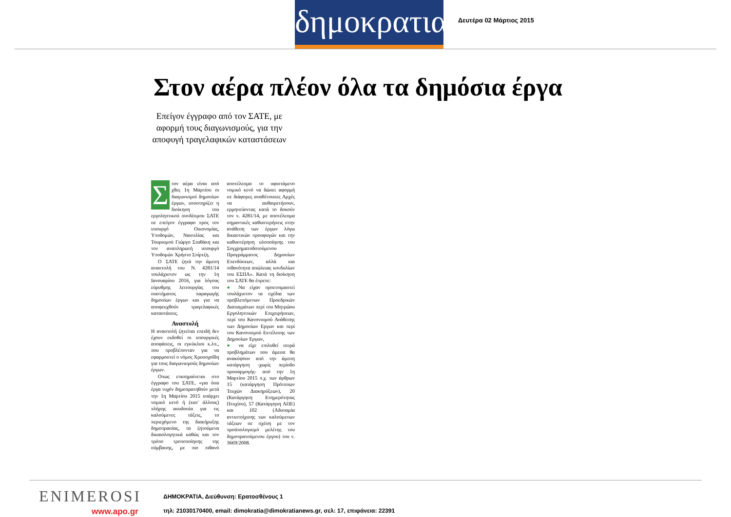δημοκρατια
Δευτέρα 02 Μάρτιος 2015
Στον αέρα πλέον όλα τα δημόσια έργα
Επείγον έγγραφο από τον ΣΑΤΕ, με αφορμή τους διαγωνισμούς, για την αποφυγή τραγελαφικών καταστάσεων
Στον αέρα είναι από χθες 1η Μαρτίου οι διαγωνισμοί δημοσίων έργων, υποστηρίζει η διοίκηση του εργοληπτικού συνδέσμου ΣΑΤΕ σε επείγον έγγραφο προς τον υπουργό Οικονομίας, Υποδομών, Ναυτιλίας και Τουρισμού Γιώργο Σταθάκη και τον αναπληρωτή υπουργό Υποδομών Χρήστο Σπίρτζη.
Ο ΣΑΤΕ ζητά την άμεση αναστολή του Ν. 4281/14 τουλάχιστον ως την 1η Ιανουαρίου 2016, για λόγους εύρυθμης λειτουργίας του συστήματος παραγωγής δημοσίων έργων και για να αποφευχθούν τραγελαφικές καταστάσεις.
Αναστολή
Η αναστολή ζητείται επειδή δεν έχουν εκδοθεί οι υπουργικές αποφάσεις, οι εγκύκλιοι κ.λπ., που προβλέπονταν για να εφαρμοστεί ο νόμος Χρυσοχοΐδη για τους διαγωνισμούς δημοσίων έργων.
Οπως επισημαίνεται στο έγγραφο του ΣΑΤΕ, «για όσα έργα τυχόν δημοπρατηθούν μετά την 1η Μαρτίου 2015 υπάρχει νομικό κενό ή (κατ' άλλους) πλήρης ασυδοσία για τις καλούμενες τάξεις, το περιεχόμενο της διακήρυξης δημοπρασίας, τα ζητούμενα δικαιολογητικά καθώς και τον τρόπο τροποποίησης της σύμβασης, με πιο πιθανό αποτέλεσμα το υφιστάμενο νομικό κενό να δώσει αφορμή σε διάφορες αναθέτουσες Αρχές να αυθαιρετήσουν, ερμηνεύοντας κατά το δοκούν τον ν. 4281/14, με αποτέλεσμα σημαντικές καθυστερήσεις στην ανάθεση των έργων λόγω δικαστικών προσφυγών και την καθυστέρηση υλοποίησης του Συγχρηματοδοτούμενου Προγράμματος Δημοσίων Επενδύσεων, αλλά και πιθανότητα απώλειας κονδυλίων του ΕΣΠΑ». Κατά τη διοίκηση του ΣΑΤΕ θα έπρεπε:
● Να είχαν προετοιμαστεί τουλάχιστον τα σχέδια των προβλεπόμενων Προεδρικών Διαταγμάτων περί του Μητρώου Εργοληπτικών Επιχειρήσεων, περί του Κανονισμού Ανάθεσης των Δημοσίων Εργων και περί του Κανονισμού Εκτέλεσης των Δημοσίων Εργων,
● να είχε επιλυθεί σειρά προβλημάτων που άμεσα θα ανακύψουν από την άμεση κατάργηση -χωρίς περίοδο προσαρμογής- από την 1η Μαρτίου 2015 π.χ. των άρθρων 15 (κατάργηση Πρότυπων Τευχών Διακηρύξεων), 20 (Κατάργηση Ενημερότητας Πτυχίου), 57 (Κατάργηση ΑΠΕ) και 102 (Αδυναμία αντιστοίχισης των καλούμενων τάξεων σε σχέση με τον προϋπολογισμό μελέτης του δημοπρατούμενου έργου) του ν. 3669/2008.
ENIMEROSI
www.apo.gr
ΔΗΜΟΚΡΑΤΙΑ, Διεύθυνση: Ερατοσθένους 1
τηλ: 21030170400, email: dimokratia@dimokratianews.gr, σελ: 17, επιφάνεια: 22391